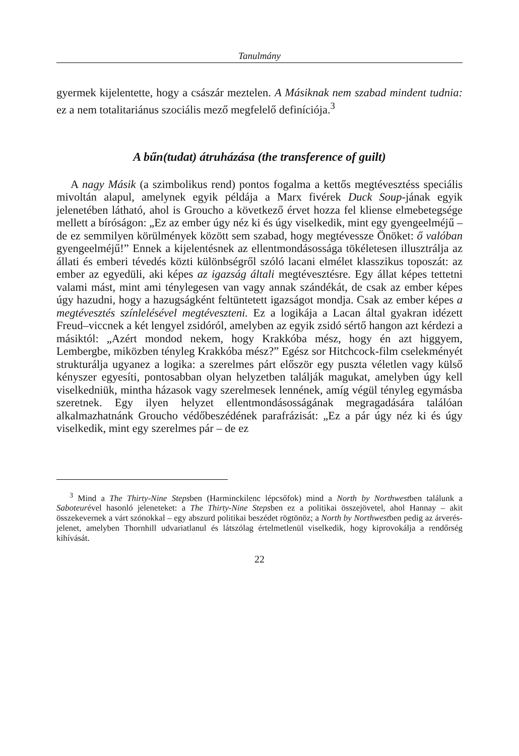Tanulmány
gyermek kijelentette, hogy a császár meztelen. A Másiknak nem szabad mindent tudnia: ez a nem totalitariánus szociális mező megfelelő definíciója.<sup>3</sup>
A bűn(tudat) átruházása (the transference of guilt)
A nagy Másik (a szimbolikus rend) pontos fogalma a kettős megtévesztéss speciális mivoltán alapul, amelynek egyik példája a Marx fivérek Duck Soup-jának egyik jelenetében látható, ahol is Groucho a következő érvet hozza fel kliense elmebetegsége mellett a bíróságon: „Ez az ember úgy néz ki és úgy viselkedik, mint egy gyengeelméjű – de ez semmilyen körülmények között sem szabad, hogy megtévessze Önöket: ő valóban gyengeelméjű!” Ennek a kijelentésnek az ellentmondásossága tökéletesen illusztrálja az állati és emberi tévedés közti különbségről szóló lacani elmélet klasszikus toposzát: az ember az egyedüli, aki képes az igazság általi megtévesztésre. Egy állat képes tettetni valami mást, mint ami ténylegesen van vagy annak szándékát, de csak az ember képes úgy hazudni, hogy a hazugságként feltüntetett igazságot mondja. Csak az ember képes a megtévesztés színlelésével megtéveszteni. Ez a logikája a Lacan által gyakran idézett Freud–viccnek a két lengyel zsidóról, amelyben az egyik zsidó sértő hangon azt kérdezi a másiktól: „Azért mondod nekem, hogy Krakkóba mész, hogy én azt higgyem, Lembergbe, miközben tényleg Krakkóba mész?” Egész sor Hitchcock-film cselekményét strukturálja ugyanez a logika: a szerelmes párt először egy puszta véletlen vagy külső kényszer egyesíti, pontosabban olyan helyzetben találják magukat, amelyben úgy kell viselkedniük, mintha házasok vagy szerelmesek lennének, amíg végül tényleg egymásba szeretnek. Egy ilyen helyzet ellentmondásosságának megragadására találóan alkalmazhatnánk Groucho védőbeszédének parafrázisát: „Ez a pár úgy néz ki és úgy viselkedik, mint egy szerelmes pár – de ez
<sup>3</sup> Mind a The Thirty-Nine Stepsben (Harminckilenc lépcsőfok) mind a North by Northwestben találunk a Saboteurével hasonló jeleneteket: a The Thirty-Nine Stepsben ez a politikai összejövetel, ahol Hannay – akit összekevernek a várt szónokkal – egy abszurd politikai beszédet rögtönöz; a North by Northwestben pedig az árverés-jelenet, amelyben Thornhill udvariatlanul és látszólag értelmetlenül viselkedik, hogy kiprovokálja a rendőrség kihívását.
22